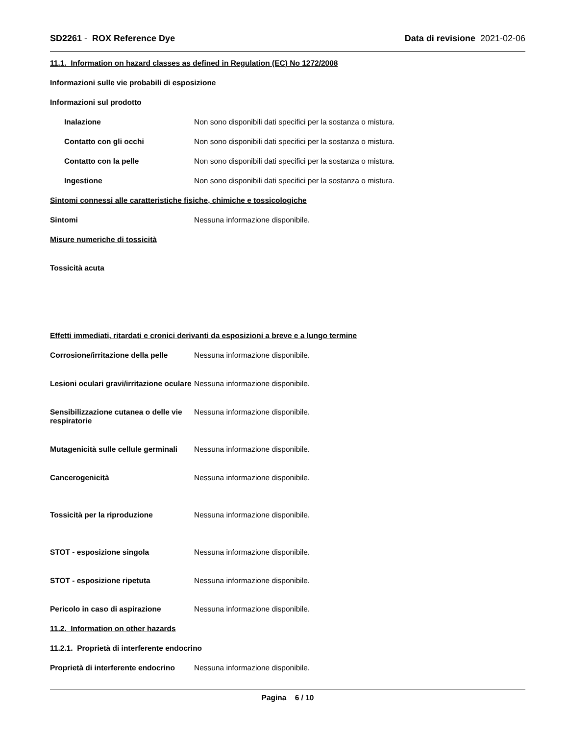SD2261 - ROX Reference Dye Data di revisione 2021-02-06
11.1. Information on hazard classes as defined in Regulation (EC) No 1272/2008
Informazioni sulle vie probabili di esposizione
Informazioni sul prodotto
Inalazione Non sono disponibili dati specifici per la sostanza o mistura.
Contatto con gli occhi Non sono disponibili dati specifici per la sostanza o mistura.
Contatto con la pelle Non sono disponibili dati specifici per la sostanza o mistura.
Ingestione Non sono disponibili dati specifici per la sostanza o mistura.
Sintomi connessi alle caratteristiche fisiche, chimiche e tossicologiche
Sintomi Nessuna informazione disponibile.
Misure numeriche di tossicità
Tossicità acuta
Effetti immediati, ritardati e cronici derivanti da esposizioni a breve e a lungo termine
Corrosione/irritazione della pelle
Nessuna informazione disponibile.
Lesioni oculari gravi/irritazione oculare
Nessuna informazione disponibile.
Sensibilizzazione cutanea o delle vie respiratorie
Nessuna informazione disponibile.
Mutagenicità sulle cellule germinali
Nessuna informazione disponibile.
Cancerogenicità Nessuna informazione disponibile.
Tossicità per la riproduzione Nessuna informazione disponibile.
STOT - esposizione singola Nessuna informazione disponibile.
STOT - esposizione ripetuta Nessuna informazione disponibile.
Pericolo in caso di aspirazione Nessuna informazione disponibile.
11.2. Information on other hazards
11.2.1. Proprietà di interferente endocrino
Proprietà di interferente endocrino
Nessuna informazione disponibile.
Pagina 6 / 10